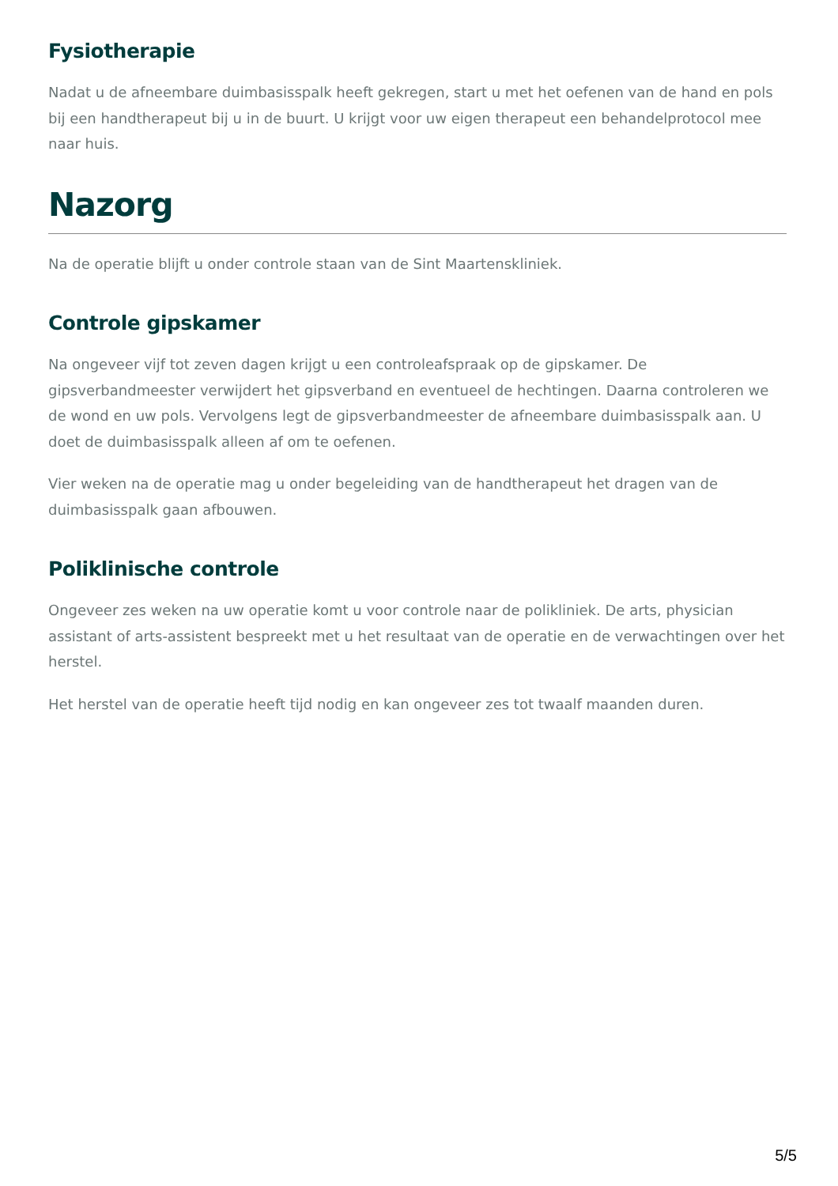Fysiotherapie
Nadat u de afneembare duimbasisspalk heeft gekregen, start u met het oefenen van de hand en pols bij een handtherapeut bij u in de buurt. U krijgt voor uw eigen therapeut een behandelprotocol mee naar huis.
Nazorg
Na de operatie blijft u onder controle staan van de Sint Maartenskliniek.
Controle gipskamer
Na ongeveer vijf tot zeven dagen krijgt u een controleafspraak op de gipskamer. De gipsverbandmeester verwijdert het gipsverband en eventueel de hechtingen. Daarna controleren we de wond en uw pols. Vervolgens legt de gipsverbandmeester de afneembare duimbasisspalk aan. U doet de duimbasisspalk alleen af om te oefenen.
Vier weken na de operatie mag u onder begeleiding van de handtherapeut het dragen van de duimbasisspalk gaan afbouwen.
Poliklinische controle
Ongeveer zes weken na uw operatie komt u voor controle naar de polikliniek. De arts, physician assistant of arts-assistent bespreekt met u het resultaat van de operatie en de verwachtingen over het herstel.
Het herstel van de operatie heeft tijd nodig en kan ongeveer zes tot twaalf maanden duren.
5/5